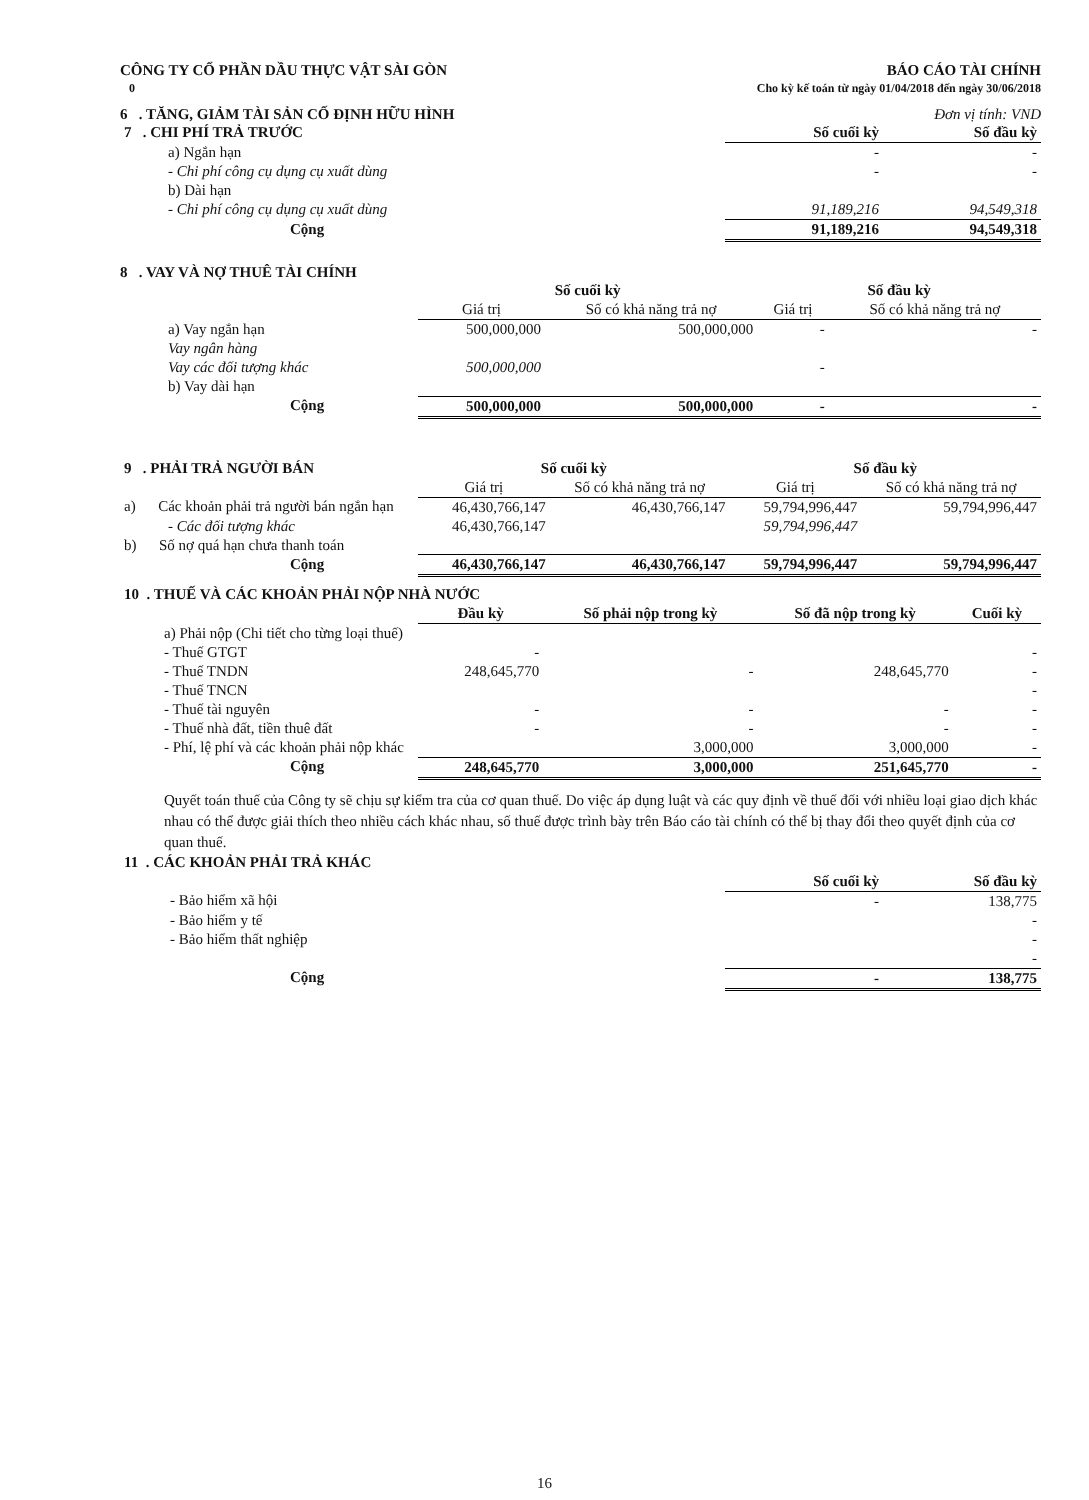CÔNG TY CỔ PHẦN DẦU THỰC VẬT SÀI GÒN
0
BÁO CÁO TÀI CHÍNH
Cho kỳ kế toán từ ngày 01/04/2018 đến ngày 30/06/2018
6 . TĂNG, GIẢM TÀI SẢN CỐ ĐỊNH HỮU HÌNH Đơn vị tính: VND
| 7 . CHI PHÍ TRẢ TRƯỚC | Số cuối kỳ | Số đầu kỳ |
| a) Ngắn hạn | - | - |
| - Chi phí công cụ dụng cụ xuất dùng | - | - |
| b) Dài hạn | | |
| - Chi phí công cụ dụng cụ xuất dùng | 91,189,216 | 94,549,318 |
| Cộng | 91,189,216 | 94,549,318 |
8 . VAY VÀ NỢ THUÊ TÀI CHÍNH
| | Số cuối kỳ | | Số đầu kỳ | |
| | Giá trị | Số có khả năng trả nợ | Giá trị | Số có khả năng trả nợ |
| a) Vay ngắn hạn | 500,000,000 | 500,000,000 | - | - |
| Vay ngân hàng | | | | |
| Vay các đối tượng khác | 500,000,000 | | - | |
| b) Vay dài hạn | | | | |
| Cộng | 500,000,000 | 500,000,000 | - | - |
| 9 . PHẢI TRẢ NGƯỜI BÁN | Số cuối kỳ | | Số đầu kỳ | |
| | Giá trị | Số có khả năng trả nợ | Giá trị | Số có khả năng trả nợ |
| a) Các khoản phải trả người bán ngắn hạn | 46,430,766,147 | 46,430,766,147 | 59,794,996,447 | 59,794,996,447 |
| - Các đối tượng khác | 46,430,766,147 | | 59,794,996,447 | |
| b) Số nợ quá hạn chưa thanh toán | | | | |
| Cộng | 46,430,766,147 | 46,430,766,147 | 59,794,996,447 | 59,794,996,447 |
| 10 . THUẾ VÀ CÁC KHOẢN PHẢI NỘP NHÀ NƯỚC | | | | |
| | Đầu kỳ | Số phải nộp trong kỳ | Số đã nộp trong kỳ | Cuối kỳ |
| a) Phải nộp (Chi tiết cho từng loại thuế) | | | | |
| - Thuế GTGT | - | | | - |
| - Thuế TNDN | 248,645,770 | - | 248,645,770 | - |
| - Thuế TNCN | | | | - |
| - Thuế tài nguyên | - | - | - | - |
| - Thuế nhà đất, tiền thuê đất | - | - | - | - |
| - Phí, lệ phí và các khoản phải nộp khác | | 3,000,000 | 3,000,000 | - |
| Cộng | 248,645,770 | 3,000,000 | 251,645,770 | - |
Quyết toán thuế của Công ty sẽ chịu sự kiểm tra của cơ quan thuế. Do việc áp dụng luật và các quy định về thuế đối với nhiều loại giao dịch khác nhau có thể được giải thích theo nhiều cách khác nhau, số thuế được trình bày trên Báo cáo tài chính có thể bị thay đổi theo quyết định của cơ quan thuế.
| 11 . CÁC KHOẢN PHẢI TRẢ KHÁC | | |
| | Số cuối kỳ | Số đầu kỳ |
| - Bảo hiểm xã hội | - | 138,775 |
| - Bảo hiểm y tế | | - |
| - Bảo hiểm thất nghiệp | | - |
| | | - |
| Cộng | - | 138,775 |
16